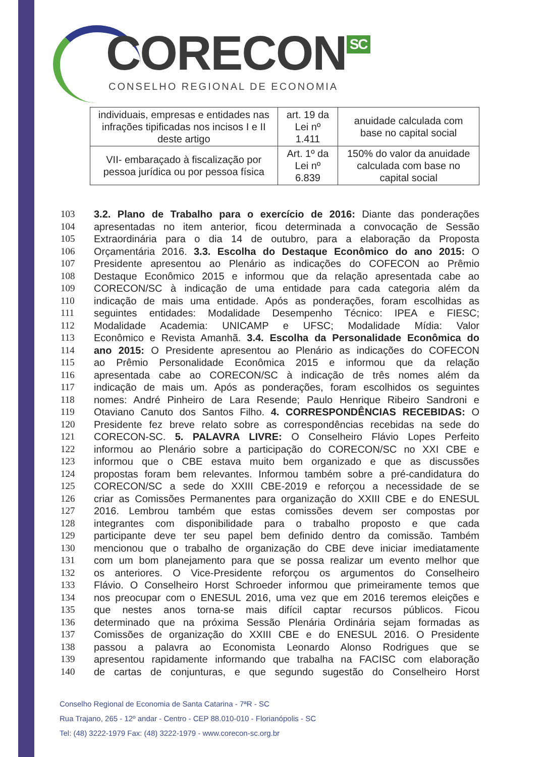CORECON SC
CONSELHO REGIONAL DE ECONOMIA
| individuais, empresas e entidades nas infrações tipificadas nos incisos I e II deste artigo | art. 19 da Lei nº 1.411 | anuidade calculada com base no capital social |
| VII- embaraçado à fiscalização por pessoa jurídica ou por pessoa física | Art. 1º da Lei nº 6.839 | 150% do valor da anuidade calculada com base no capital social |
103 3.2. Plano de Trabalho para o exercício de 2016: Diante das ponderações
104 apresentadas no item anterior, ficou determinada a convocação de Sessão
105 Extraordinária para o dia 14 de outubro, para a elaboração da Proposta
106 Orçamentária 2016. 3.3. Escolha do Destaque Econômico do ano 2015: O
107 Presidente apresentou ao Plenário as indicações do COFECON ao Prêmio
108 Destaque Econômico 2015 e informou que da relação apresentada cabe ao
109 CORECON/SC à indicação de uma entidade para cada categoria além da
110 indicação de mais uma entidade. Após as ponderações, foram escolhidas as
111 seguintes entidades: Modalidade Desempenho Técnico: IPEA e FIESC;
112 Modalidade Academia: UNICAMP e UFSC; Modalidade Mídia: Valor
113 Econômico e Revista Amanhã. 3.4. Escolha da Personalidade Econômica do
114 ano 2015: O Presidente apresentou ao Plenário as indicações do COFECON
115 ao Prêmio Personalidade Econômica 2015 e informou que da relação
116 apresentada cabe ao CORECON/SC à indicação de três nomes além da
117 indicação de mais um. Após as ponderações, foram escolhidos os seguintes
118 nomes: André Pinheiro de Lara Resende; Paulo Henrique Ribeiro Sandroni e
119 Otaviano Canuto dos Santos Filho. 4. CORRESPONDÊNCIAS RECEBIDAS: O
120 Presidente fez breve relato sobre as correspondências recebidas na sede do
121 CORECON-SC. 5. PALAVRA LIVRE: O Conselheiro Flávio Lopes Perfeito
122 informou ao Plenário sobre a participação do CORECON/SC no XXI CBE e
123 informou que o CBE estava muito bem organizado e que as discussões
124 propostas foram bem relevantes. Informou também sobre a pré-candidatura do
125 CORECON/SC a sede do XXIII CBE-2019 e reforçou a necessidade de se
126 criar as Comissões Permanentes para organização do XXIII CBE e do ENESUL
127 2016. Lembrou também que estas comissões devem ser compostas por
128 integrantes com disponibilidade para o trabalho proposto e que cada
129 participante deve ter seu papel bem definido dentro da comissão. Também
130 mencionou que o trabalho de organização do CBE deve iniciar imediatamente
131 com um bom planejamento para que se possa realizar um evento melhor que
132 os anteriores. O Vice-Presidente reforçou os argumentos do Conselheiro
133 Flávio. O Conselheiro Horst Schroeder informou que primeiramente temos que
134 nos preocupar com o ENESUL 2016, uma vez que em 2016 teremos eleições e
135 que nestes anos torna-se mais difícil captar recursos públicos. Ficou
136 determinado que na próxima Sessão Plenária Ordinária sejam formadas as
137 Comissões de organização do XXIII CBE e do ENESUL 2016. O Presidente
138 passou a palavra ao Economista Leonardo Alonso Rodrigues que se
139 apresentou rapidamente informando que trabalha na FACISC com elaboração
140 de cartas de conjunturas, e que segundo sugestão do Conselheiro Horst
Conselho Regional de Economia de Santa Catarina - 7ªR - SC
Rua Trajano, 265 - 12º andar - Centro - CEP 88.010-010 - Florianópolis - SC
Tel: (48) 3222-1979 Fax: (48) 3222-1979 - www.corecon-sc.org.br